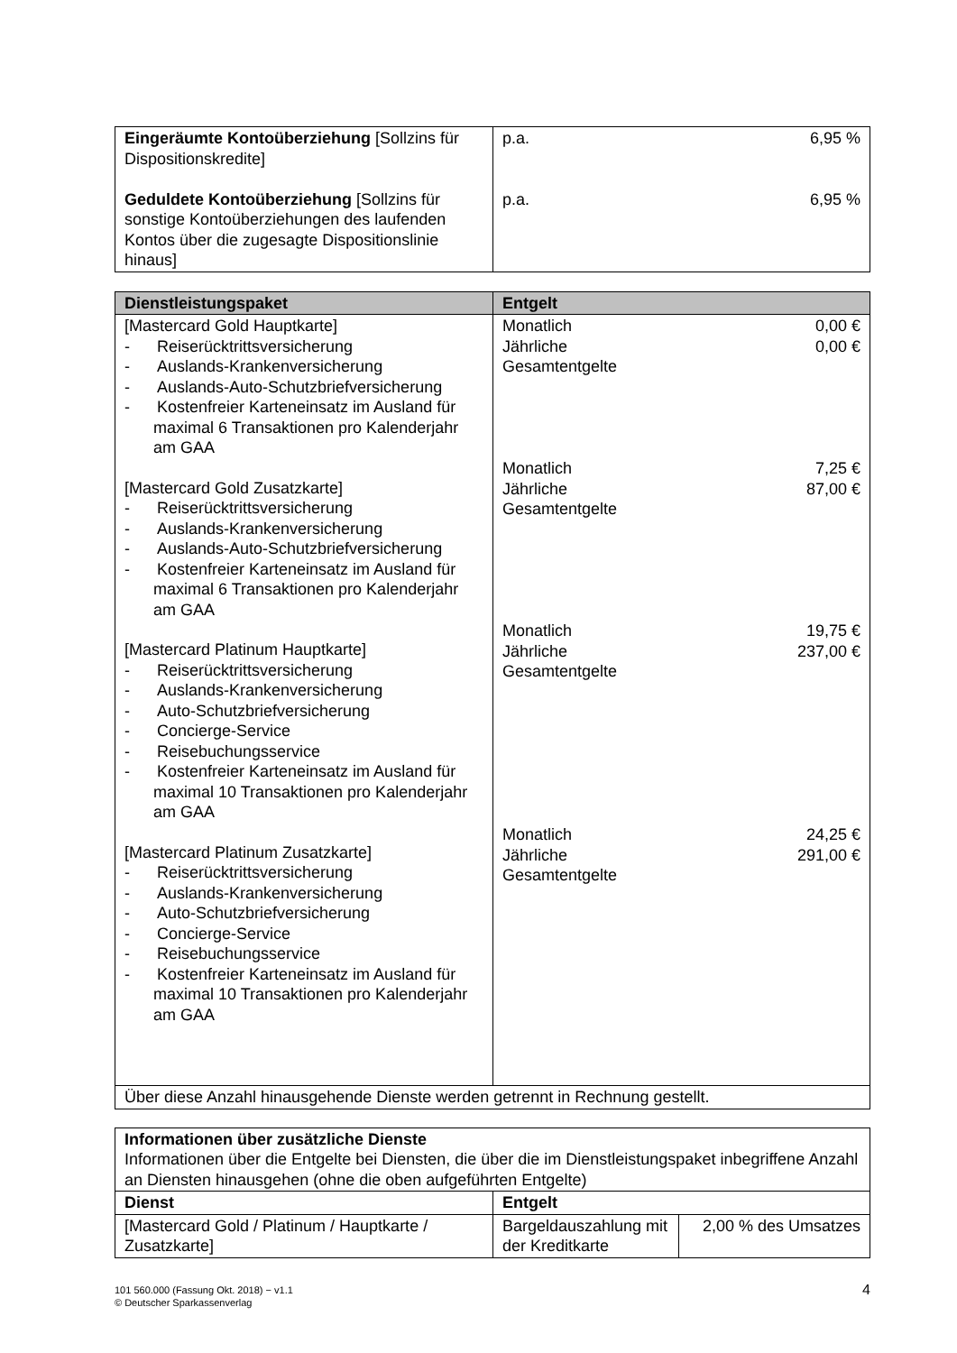| Eingeräumte Kontoüberziehung [Sollzins für Dispositionskredite] Geduldete Kontoüberziehung [Sollzins für sonstige Kontoüberziehungen des laufenden Kontos über die zugesagte Dispositionslinie hinaus] | p.a. 6,95 % p.a. 6,95 % |
| Dienstleistungspaket | Entgelt |
| --- | --- |
| [Mastercard Gold Hauptkarte] - Reiserücktrittsversicherung - Auslands-Krankenversicherung - Auslands-Auto-Schutzbriefversicherung - Kostenfreier Karteneinsatz im Ausland für maximal 6 Transaktionen pro Kalenderjahr am GAA [Mastercard Gold Zusatzkarte] - Reiserücktrittsversicherung - Auslands-Krankenversicherung - Auslands-Auto-Schutzbriefversicherung - Kostenfreier Karteneinsatz im Ausland für maximal 6 Transaktionen pro Kalenderjahr am GAA [Mastercard Platinum Hauptkarte] - Reiserücktrittsversicherung - Auslands-Krankenversicherung - Auto-Schutzbriefversicherung - Concierge-Service - Reisebuchungsservice - Kostenfreier Karteneinsatz im Ausland für maximal 10 Transaktionen pro Kalenderjahr am GAA [Mastercard Platinum Zusatzkarte] - Reiserücktrittsversicherung - Auslands-Krankenversicherung - Auto-Schutzbriefversicherung - Concierge-Service - Reisebuchungsservice - Kostenfreier Karteneinsatz im Ausland für maximal 10 Transaktionen pro Kalenderjahr am GAA | Monatlich 0,00 € Jährliche Gesamtentgelte 0,00 € Monatlich 7,25 € Jährliche Gesamtentgelte 87,00 € Monatlich 19,75 € Jährliche Gesamtentgelte 237,00 € Monatlich 24,25 € Jährliche Gesamtentgelte 291,00 € |
| Über diese Anzahl hinausgehende Dienste werden getrennt in Rechnung gestellt. | |
| Informationen über zusätzliche Dienste Informationen über die Entgelte bei Diensten, die über die im Dienstleistungspaket inbegriffene Anzahl an Diensten hinausgehen (ohne die oben aufgeführten Entgelte) | | |
| Dienst | Entgelt | |
| [Mastercard Gold / Platinum / Hauptkarte / Zusatzkarte] | Bargeldauszahlung mit der Kreditkarte | 2,00 % des Umsatzes |
101 560.000 (Fassung Okt. 2018) − v1.1
© Deutscher Sparkassenverlag
4